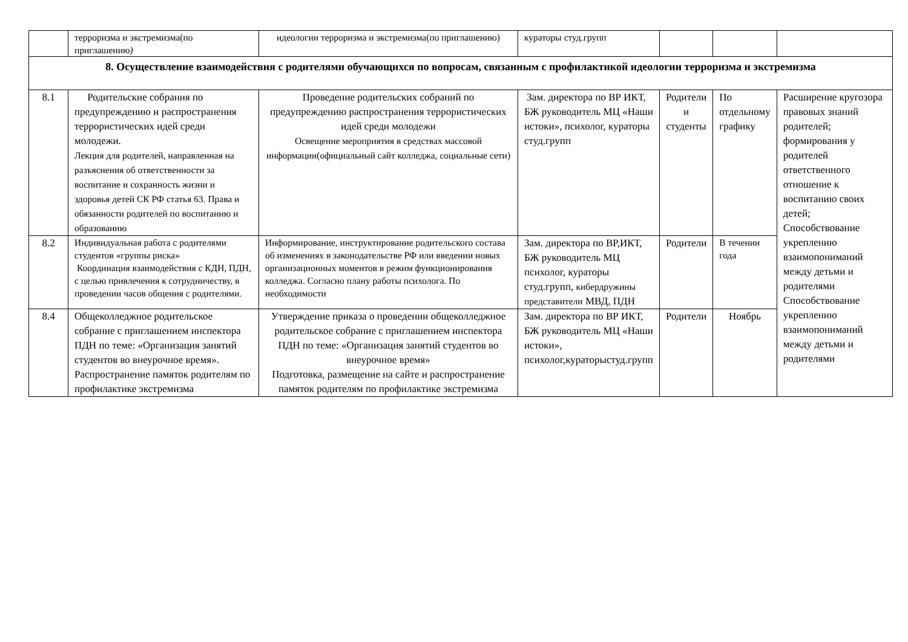| | терроризма и экстремизма(по приглашению ) | идеологии терроризма и экстремизма(по приглашению) | кураторы студ.групп | | | |
| 8. Осуществление взаимодействия с родителями обучающихся по вопросам, связанным с профилактикой идеологии терроризма и экстремизма | | | | | | |
| 8.1 | Родительские собрания по предупреждению и распространения террористических идей среди молодежи. Лекция для родителей, направленная на разъяснения об ответственности за воспитание и сохранность жизни и здоровья детей СК РФ статья 63. Права и обязанности родителей по воспитанию и образованию | Проведение родительских собраний по предупреждению распространения террористических идей среди молодежи Освещение мероприятия в средствах массовой информации(официальный сайт колледжа, социальные сети) | Зам. директора по ВР ИКТ, БЖ руководитель МЦ «Наши истоки», психолог, кураторы студ.групп | Родители и студенты | По отдельному графику | Расширение кругозора правовых знаний родителей; формирования у родителей ответственного отношение к воспитанию своих детей; Способствование укреплению взаимопониманий между детьми и родителями Способствование укреплению взаимопониманий между детьми и родителями |
| 8.2 | Индивидуальная работа с родителями студентов «группы риска» Координация взаимодействия с КДН, ПДН, с целью привлечения к сотрудничеству, в проведении часов общения с родителями. | Информирование, инструктирование родительского состава об изменениях в законодательстве РФ или введении новых организационных моментов в режим функционирования колледжа. Согласно плану работы психолога. По необходимости | Зам. директора по ВР,ИКТ, БЖ руководитель МЦ психолог, кураторы студ.групп, кибердружины представители МВД, ПДН | Родители | В течении года | |
| 8.4 | Общеколледжное родительское собрание с приглашением инспектора ПДН по теме: «Организация занятий студентов во внеурочное время». Распространение памяток родителям по профилактике экстремизма | Утверждение приказа о проведении общеколледжное родительское собрание с приглашением инспектора ПДН по теме: «Организация занятий студентов во внеурочное время» Подготовка, размещение на сайте и распространение памяток родителям по профилактике экстремизма | Зам. директора по ВР ИКТ, БЖ руководитель МЦ «Наши истоки», психолог,кураторыстуд.групп | Родители | Ноябрь | |